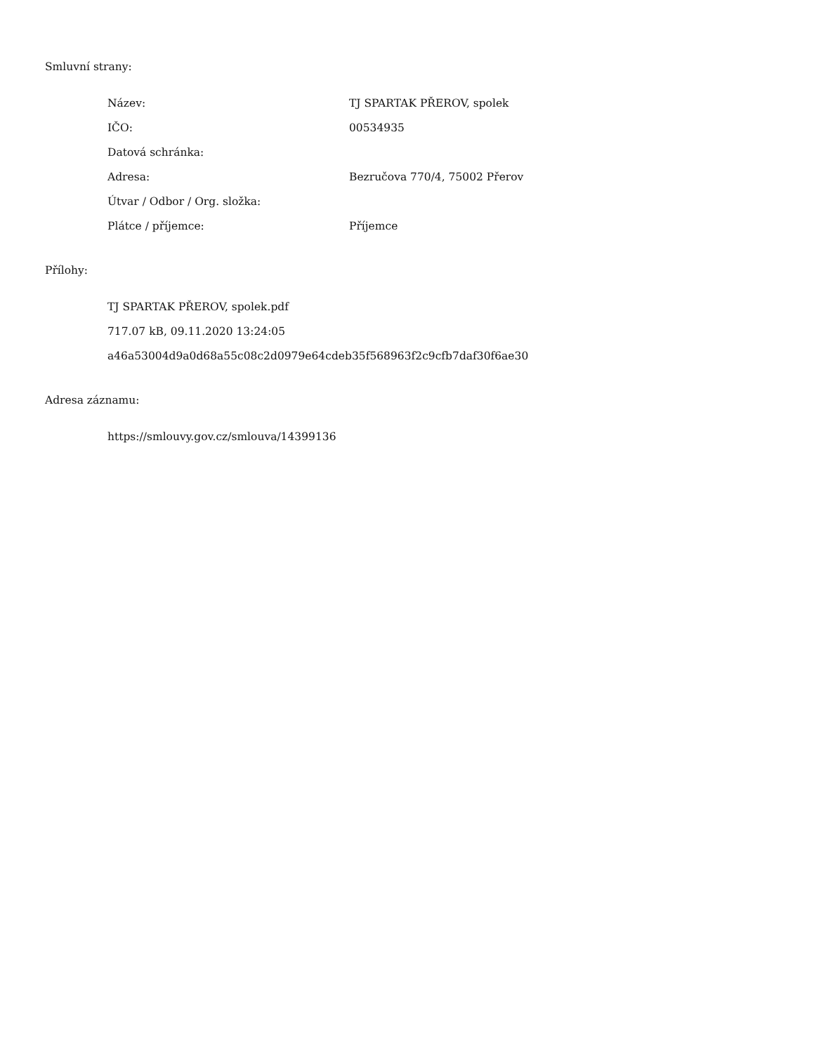Smluvní strany:
| Název: | TJ SPARTAK PŘEROV, spolek |
| IČO: | 00534935 |
| Datová schránka: | |
| Adresa: | Bezručova 770/4, 75002 Přerov |
| Útvar / Odbor / Org. složka: | |
| Plátce / příjemce: | Příjemce |
Přílohy:
TJ SPARTAK PŘEROV, spolek.pdf
717.07 kB, 09.11.2020 13:24:05
a46a53004d9a0d68a55c08c2d0979e64cdeb35f568963f2c9cfb7daf30f6ae30
Adresa záznamu:
https://smlouvy.gov.cz/smlouva/14399136